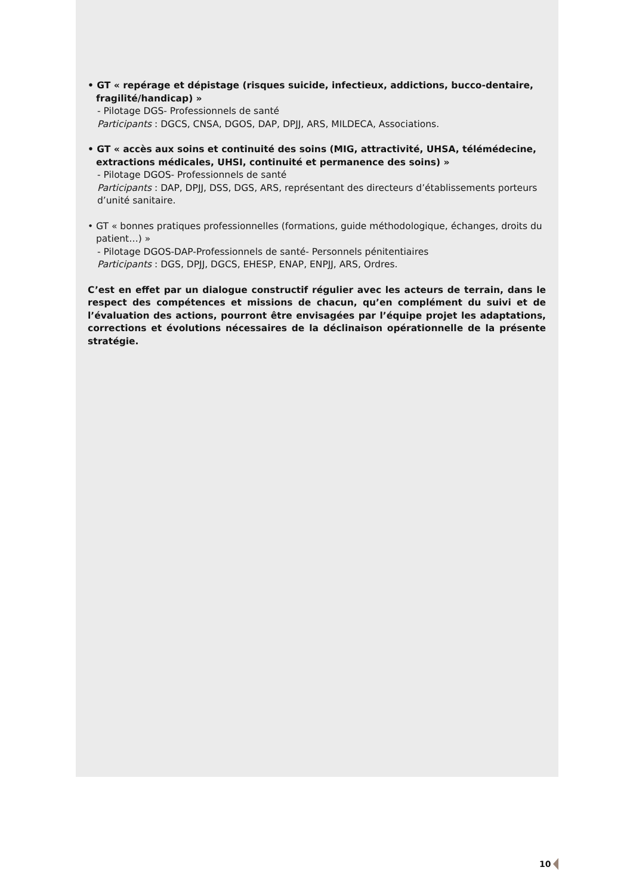• GT « repérage et dépistage (risques suicide, infectieux, addictions, bucco-dentaire, fragilité/handicap) »
- Pilotage DGS- Professionnels de santé
Participants : DGCS, CNSA, DGOS, DAP, DPJJ, ARS, MILDECA, Associations.
• GT « accès aux soins et continuité des soins (MIG, attractivité, UHSA, télémédecine, extractions médicales, UHSI, continuité et permanence des soins) »
- Pilotage DGOS- Professionnels de santé
Participants : DAP, DPJJ, DSS, DGS, ARS, représentant des directeurs d’établissements porteurs d’unité sanitaire.
• GT « bonnes pratiques professionnelles (formations, guide méthodologique, échanges, droits du patient…) »
- Pilotage DGOS-DAP-Professionnels de santé- Personnels pénitentiaires
Participants : DGS, DPJJ, DGCS, EHESP, ENAP, ENPJJ, ARS, Ordres.
C’est en effet par un dialogue constructif régulier avec les acteurs de terrain, dans le respect des compétences et missions de chacun, qu’en complément du suivi et de l’évaluation des actions, pourront être envisagées par l’équipe projet les adaptations, corrections et évolutions nécessaires de la déclinaison opérationnelle de la présente stratégie.
10